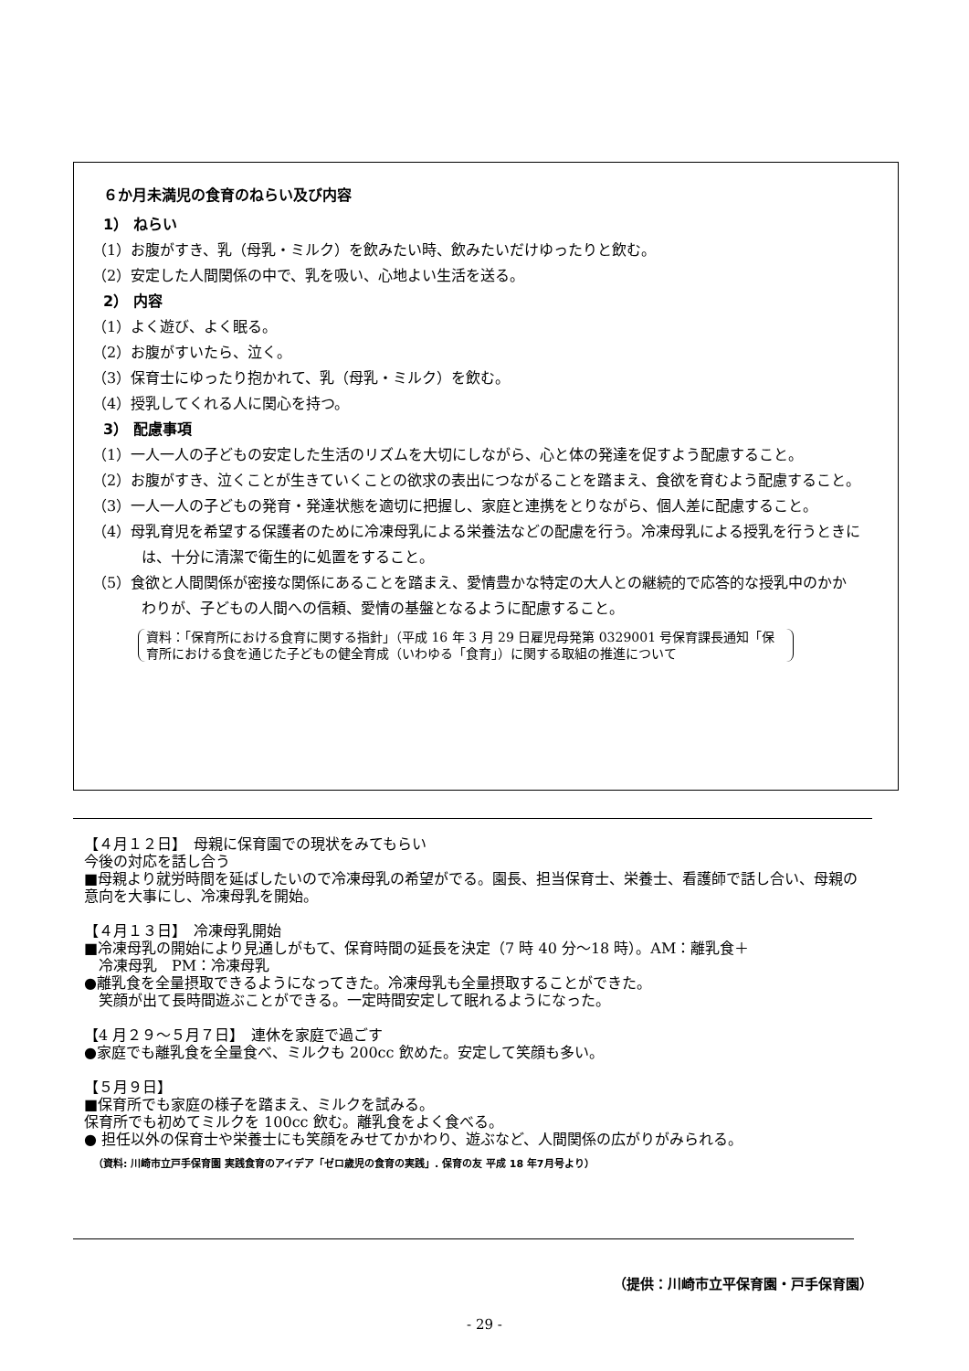６か月未満児の食育のねらい及び内容
1） ねらい
（1）お腹がすき、乳（母乳・ミルク）を飲みたい時、飲みたいだけゆったりと飲む。
（2）安定した人間関係の中で、乳を吸い、心地よい生活を送る。
2） 内容
（1）よく遊び、よく眠る。
（2）お腹がすいたら、泣く。
（3）保育士にゆったり抱かれて、乳（母乳・ミルク）を飲む。
（4）授乳してくれる人に関心を持つ。
3） 配慮事項
（1）一人一人の子どもの安定した生活のリズムを大切にしながら、心と体の発達を促すよう配慮すること。
（2）お腹がすき、泣くことが生きていくことの欲求の表出につながることを踏まえ、食欲を育むよう配慮すること。
（3）一人一人の子どもの発育・発達状態を適切に把握し、家庭と連携をとりながら、個人差に配慮すること。
（4）母乳育児を希望する保護者のために冷凍母乳による栄養法などの配慮を行う。冷凍母乳による授乳を行うときには、十分に清潔で衛生的に処置をすること。
（5）食欲と人間関係が密接な関係にあることを踏まえ、愛情豊かな特定の大人との継続的で応答的な授乳中のかかわりが、子どもの人間への信頼、愛情の基盤となるように配慮すること。
資料：「保育所における食育に関する指針」（平成 16 年 3 月 29 日雇児母発第 0329001 号保育課長通知「保育所における食を通じた子どもの健全育成（いわゆる「食育」）に関する取組の推進について
【４月１２日】　母親に保育園での現状をみてもらい
今後の対応を話し合う
■母親より就労時間を延ばしたいので冷凍母乳の希望がでる。園長、担当保育士、栄養士、看護師で話し合い、母親の意向を大事にし、冷凍母乳を開始。
【４月１３日】　冷凍母乳開始
■冷凍母乳の開始により見通しがもて、保育時間の延長を決定（7 時 40 分～18 時）。AM：離乳食＋
　冷凍母乳　PM：冷凍母乳
●離乳食を全量摂取できるようになってきた。冷凍母乳も全量摂取することができた。
　笑顔が出て長時間遊ぶことができる。一定時間安定して眠れるようになった。
【4 月２９～５月７日】　連休を家庭で過ごす
●家庭でも離乳食を全量食べ、ミルクも 200cc 飲めた。安定して笑顔も多い。
【５月９日】
■保育所でも家庭の様子を踏まえ、ミルクを試みる。
保育所でも初めてミルクを 100cc 飲む。離乳食をよく食べる。
● 担任以外の保育士や栄養士にも笑顔をみせてかかわり、遊ぶなど、人間関係の広がりがみられる。
（資料: 川崎市立戸手保育園 実践食育のアイデア「ゼロ歳児の食育の実践」. 保育の友 平成 18 年7月号より）
（提供：川崎市立平保育園・戸手保育園）
- 29 -